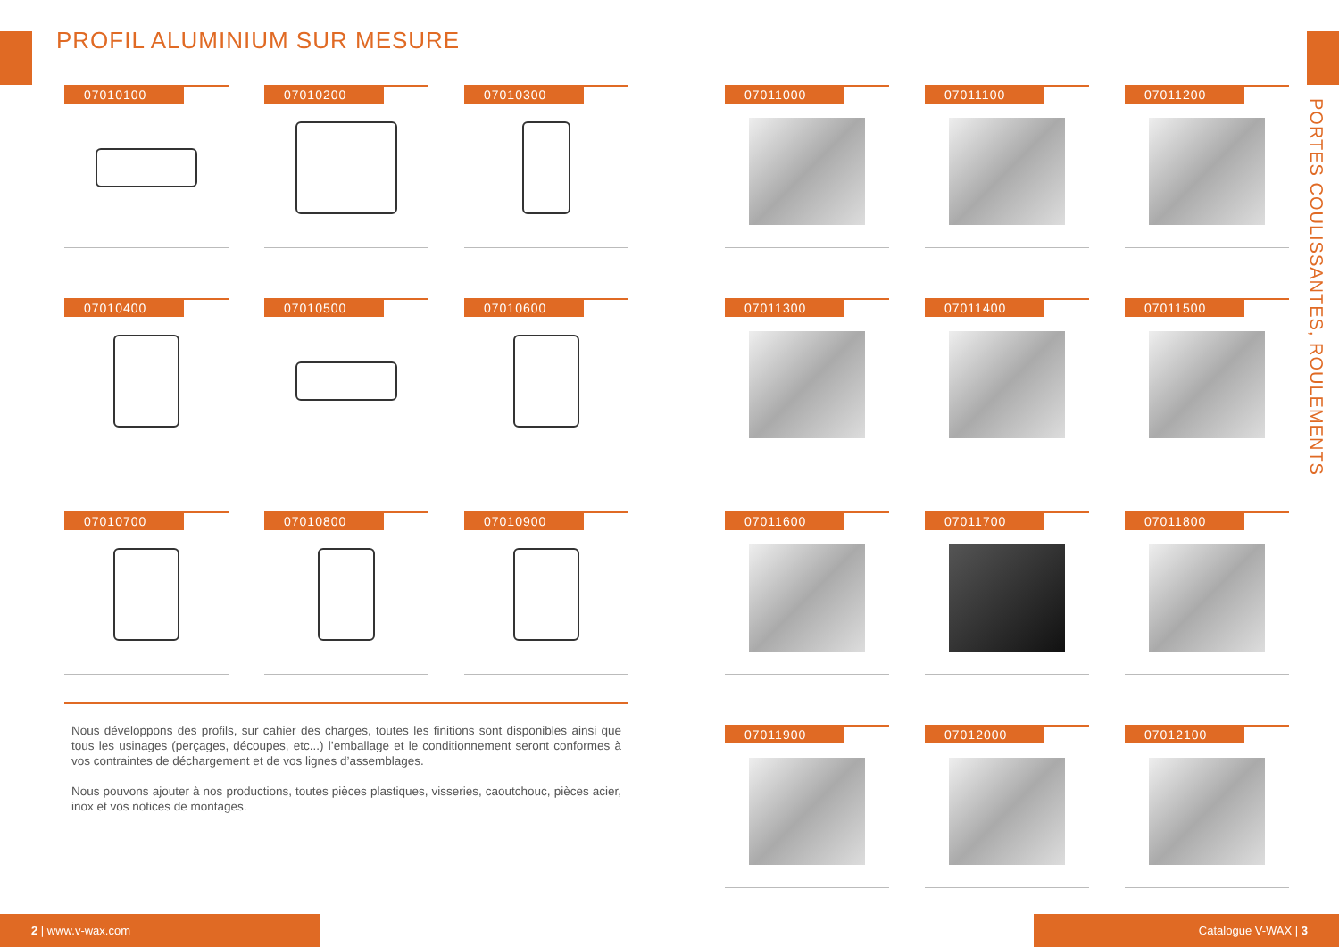PROFIL ALUMINIUM SUR MESURE
07010100
07010200
07010300
07010400
07010500
07010600
07010700
07010800
07010900
07011000
07011100
07011200
07011300
07011400
07011500
07011600
07011700
07011800
07011900
07012000
07012100
PORTES COULISSANTES, ROULEMENTS
Nous développons des profils, sur cahier des charges, toutes les finitions sont disponibles ainsi que tous les usinages (perçages, découpes, etc...) l’emballage et le conditionnement seront conformes à vos contraintes de déchargement et de vos lignes d’assemblages.
Nous pouvons ajouter à nos productions, toutes pièces plastiques, visseries, caoutchouc, pièces acier, inox et vos notices de montages.
2 | www.v-wax.com Catalogue V-WAX | 3